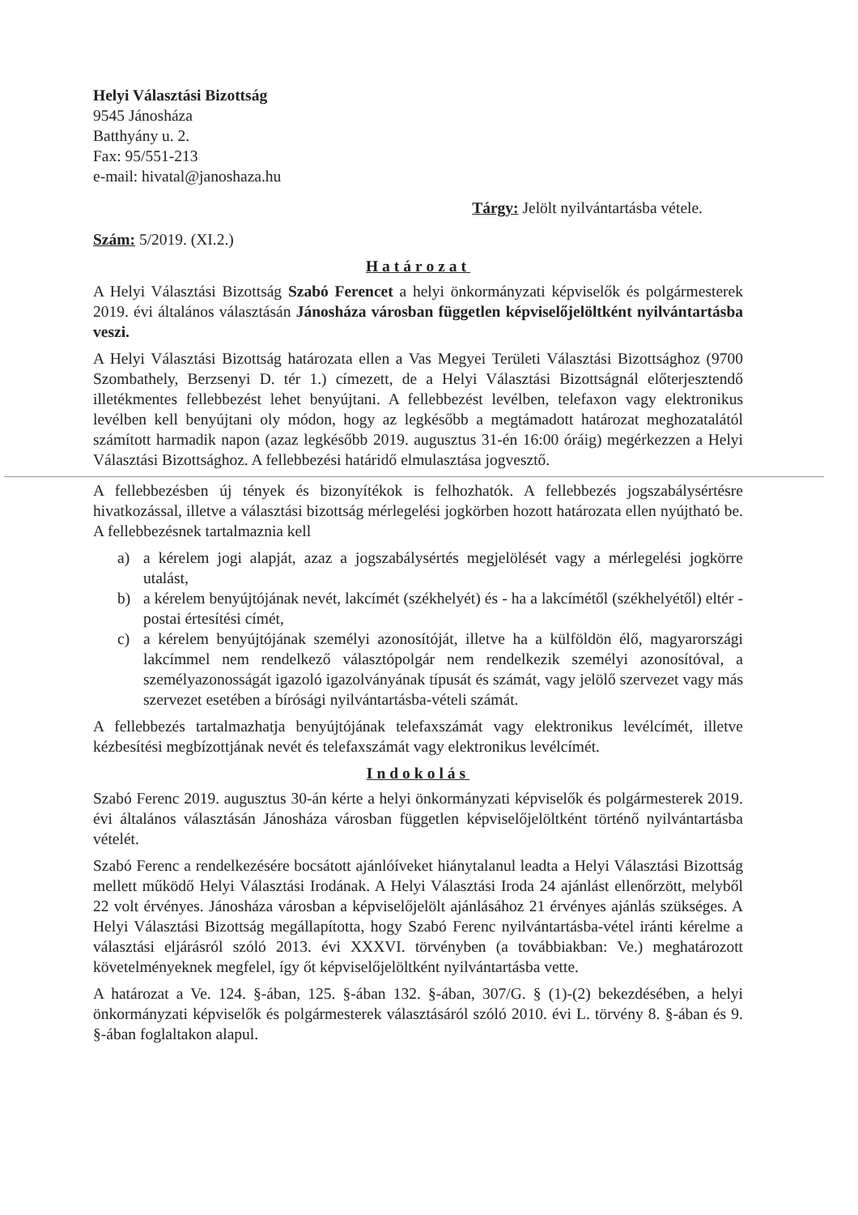Helyi Választási Bizottság
9545 Jánosháza
Batthyány u. 2.
Fax: 95/551-213
e-mail: hivatal@janoshaza.hu
Tárgy: Jelölt nyilvántartásba vétele.
Szám: 5/2019. (XI.2.)
Határozat
A Helyi Választási Bizottság Szabó Ferencet a helyi önkormányzati képviselők és polgármesterek 2019. évi általános választásán Jánosháza városban független képviselőjelöltként nyilvántartásba veszi.
A Helyi Választási Bizottság határozata ellen a Vas Megyei Területi Választási Bizottsághoz (9700 Szombathely, Berzsenyi D. tér 1.) címezett, de a Helyi Választási Bizottságnál előterjesztendő illetékmentes fellebbezést lehet benyújtani. A fellebbezést levélben, telefaxon vagy elektronikus levélben kell benyújtani oly módon, hogy az legkésőbb a megtámadott határozat meghozatalától számított harmadik napon (azaz legkésőbb 2019. augusztus 31-én 16:00 óráig) megérkezzen a Helyi Választási Bizottsághoz. A fellebbezési határidő elmulasztása jogvesztő.
A fellebbezésben új tények és bizonyítékok is felhozhatók. A fellebbezés jogszabálysértésre hivatkozással, illetve a választási bizottság mérlegelési jogkörben hozott határozata ellen nyújtható be. A fellebbezésnek tartalmaznia kell
a) a kérelem jogi alapját, azaz a jogszabálysértés megjelölését vagy a mérlegelési jogkörre utalást,
b) a kérelem benyújtójának nevét, lakcímét (székhelyét) és - ha a lakcímétől (székhelyétől) eltér - postai értesítési címét,
c) a kérelem benyújtójának személyi azonosítóját, illetve ha a külföldön élő, magyarországi lakcímmel nem rendelkező választópolgár nem rendelkezik személyi azonosítóval, a személyazonosságát igazoló igazolványának típusát és számát, vagy jelölő szervezet vagy más szervezet esetében a bírósági nyilvántartásba-vételi számát.
A fellebbezés tartalmazhatja benyújtójának telefaxszámát vagy elektronikus levélcímét, illetve kézbesítési megbízottjának nevét és telefaxszámát vagy elektronikus levélcímét.
Indokolás
Szabó Ferenc 2019. augusztus 30-án kérte a helyi önkormányzati képviselők és polgármesterek 2019. évi általános választásán Jánosháza városban független képviselőjelöltként történő nyilvántartásba vételét.
Szabó Ferenc a rendelkezésére bocsátott ajánlóíveket hiánytalanul leadta a Helyi Választási Bizottság mellett működő Helyi Választási Irodának. A Helyi Választási Iroda 24 ajánlást ellenőrzött, melyből 22 volt érvényes. Jánosháza városban a képviselőjelölt ajánlásához 21 érvényes ajánlás szükséges. A Helyi Választási Bizottság megállapította, hogy Szabó Ferenc nyilvántartásba-vétel iránti kérelme a választási eljárásról szóló 2013. évi XXXVI. törvényben (a továbbiakban: Ve.) meghatározott követelményeknek megfelel, így őt képviselőjelöltként nyilvántartásba vette.
A határozat a Ve. 124. §-ában, 125. §-ában 132. §-ában, 307/G. § (1)-(2) bekezdésében, a helyi önkormányzati képviselők és polgármesterek választásáról szóló 2010. évi L. törvény 8. §-ában és 9. §-ában foglaltakon alapul.